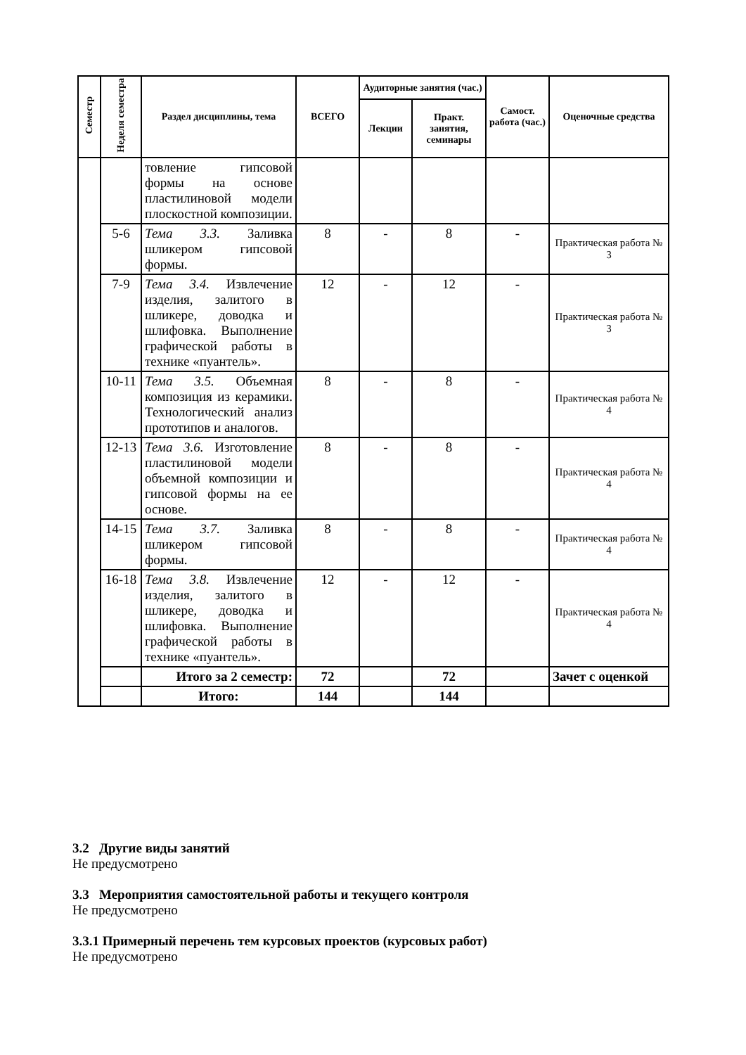| Семестр | Неделя семестра | Раздел дисциплины, тема | ВСЕГО | Аудиторные занятия (час.) | | Самост. работа (час.) | Оценочные средства |
| --- | --- | --- | --- | --- | --- | --- | --- |
| | | | | Лекции | Практ. занятия, семинары | | |
| | | товление гипсовой формы на основе пластилиновой модели плоскостной композиции. | | | | | |
| | 5-6 | Тема 3.3. Заливка шликером гипсовой формы. | 8 | - | 8 | - | Практическая работа № 3 |
| | 7-9 | Тема 3.4. Извлечение изделия, залитого в шликере, доводка и шлифовка. Выполнение графической работы в технике «пуантель». | 12 | - | 12 | - | Практическая работа № 3 |
| | 10-11 | Тема 3.5. Объемная композиция из керамики. Технологический анализ прототипов и аналогов. | 8 | - | 8 | - | Практическая работа № 4 |
| | 12-13 | Тема 3.6. Изготовление пластилиновой модели объемной композиции и гипсовой формы на ее основе. | 8 | - | 8 | - | Практическая работа № 4 |
| | 14-15 | Тема 3.7. Заливка шликером гипсовой формы. | 8 | - | 8 | - | Практическая работа № 4 |
| | 16-18 | Тема 3.8. Извлечение изделия, залитого в шликере, доводка и шлифовка. Выполнение графической работы в технике «пуантель». | 12 | - | 12 | - | Практическая работа № 4 |
| | | Итого за 2 семестр: | 72 | | 72 | | Зачет с оценкой |
| | | Итого: | 144 | | 144 | | |
3.2 Другие виды занятий
Не предусмотрено
3.3 Мероприятия самостоятельной работы и текущего контроля
Не предусмотрено
3.3.1 Примерный перечень тем курсовых проектов (курсовых работ)
Не предусмотрено